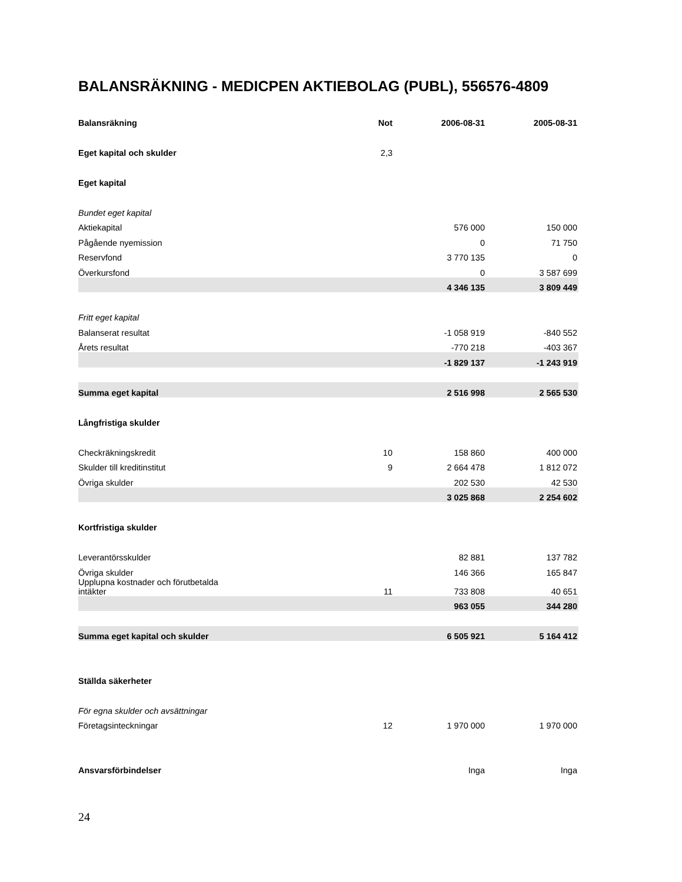BALANSRÄKNING - MEDICPEN AKTIEBOLAG (PUBL), 556576-4809
| Balansräkning | Not | 2006-08-31 | 2005-08-31 |
| --- | --- | --- | --- |
| Eget kapital och skulder | 2,3 | | |
| Eget kapital | | | |
| Bundet eget kapital | | | |
| Aktiekapital | | 576 000 | 150 000 |
| Pågående nyemission | | 0 | 71 750 |
| Reservfond | | 3 770 135 | 0 |
| Överkursfond | | 0 | 3 587 699 |
| | | 4 346 135 | 3 809 449 |
| Fritt eget kapital | | | |
| Balanserat resultat | | -1 058 919 | -840 552 |
| Årets resultat | | -770 218 | -403 367 |
| | | -1 829 137 | -1 243 919 |
| Summa eget kapital | | 2 516 998 | 2 565 530 |
| Långfristiga skulder | | | |
| Checkräkningskredit | 10 | 158 860 | 400 000 |
| Skulder till kreditinstitut | 9 | 2 664 478 | 1 812 072 |
| Övriga skulder | | 202 530 | 42 530 |
| | | 3 025 868 | 2 254 602 |
| Kortfristiga skulder | | | |
| Leverantörsskulder | | 82 881 | 137 782 |
| Övriga skulder | | 146 366 | 165 847 |
| Upplupna kostnader och förutbetalda intäkter | 11 | 733 808 | 40 651 |
| | | 963 055 | 344 280 |
| Summa eget kapital och skulder | | 6 505 921 | 5 164 412 |
| Ställda säkerheter | | | |
| För egna skulder och avsättningar | | | |
| Företagsinteckningar | 12 | 1 970 000 | 1 970 000 |
| Ansvarsförbindelser | | Inga | Inga |
24